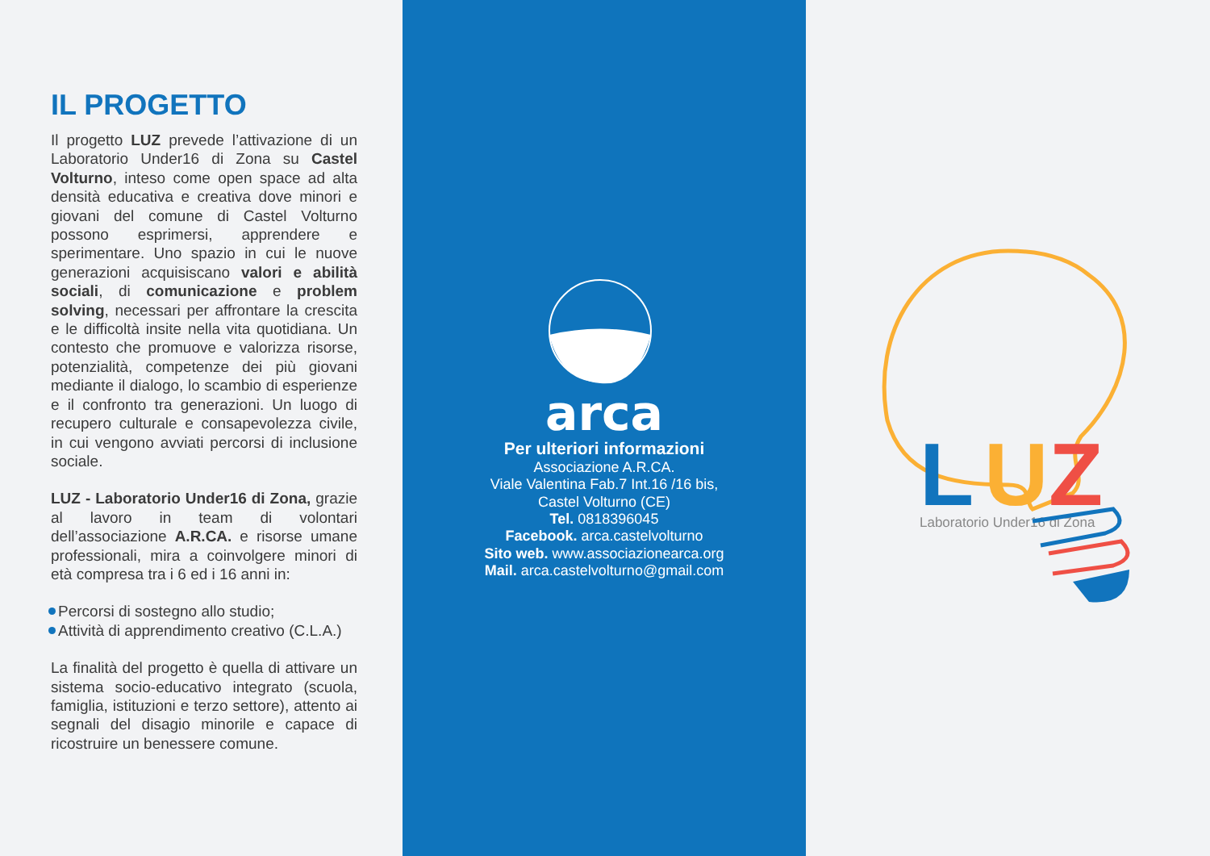IL PROGETTO
Il progetto LUZ prevede l’attivazione di un Laboratorio Under16 di Zona su Castel Volturno, inteso come open space ad alta densità educativa e creativa dove minori e giovani del comune di Castel Volturno possono esprimersi, apprendere e sperimentare. Uno spazio in cui le nuove generazioni acquisiscano valori e abilità sociali, di comunicazione e problem solving, necessari per affrontare la crescita e le difficoltà insite nella vita quotidiana. Un contesto che promuove e valorizza risorse, potenzialità, competenze dei più giovani mediante il dialogo, lo scambio di esperienze e il confronto tra generazioni. Un luogo di recupero culturale e consapevolezza civile, in cui vengono avviati percorsi di inclusione sociale.
LUZ - Laboratorio Under16 di Zona, grazie al lavoro in team di volontari dell’associazione A.R.CA. e risorse umane professionali, mira a coinvolgere minori di età compresa tra i 6 ed i 16 anni in:
Percorsi di sostegno allo studio;
Attività di apprendimento creativo (C.L.A.)
La finalità del progetto è quella di attivare un sistema socio-educativo integrato (scuola, famiglia, istituzioni e terzo settore), attento ai segnali del disagio minorile e capace di ricostruire un benessere comune.
arca
Per ulteriori informazioni
Associazione A.R.CA.
Viale Valentina Fab.7 Int.16 /16 bis,
Castel Volturno (CE)
Tel. 0818396045
Facebook. arca.castelvolturno
Sito web. www.associazionearca.org
Mail. arca.castelvolturno@gmail.com
L
U
Z
Laboratorio Under16 di Zona